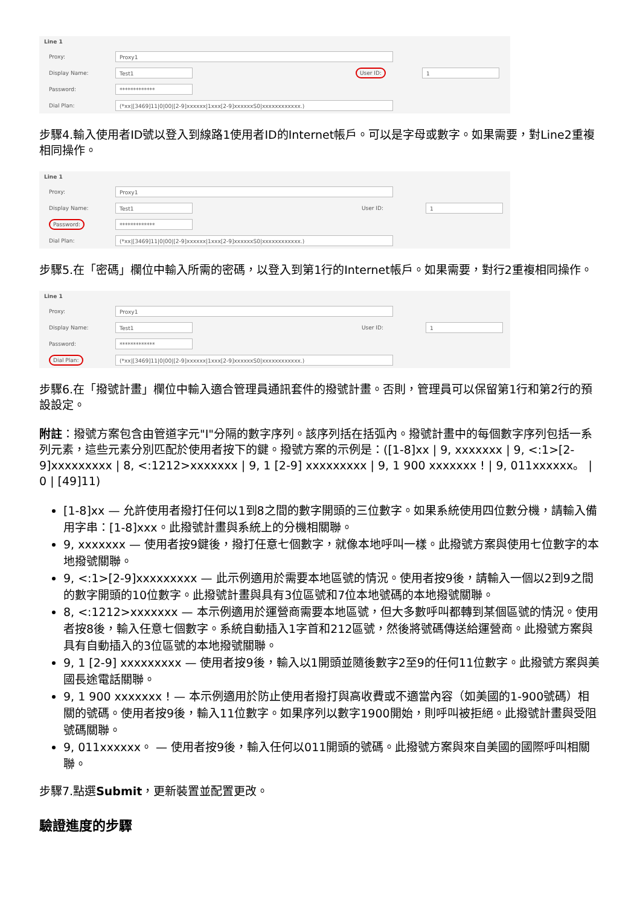Line 1
Proxy: Proxy1
Display Name: Test1 User ID: 1
Password: *************
Dial Plan: (*xx|[3469]11|0|00|[2-9]xxxxxx|1xxx[2-9]xxxxxxS0|xxxxxxxxxxxx.)
步驟4.輸入使用者ID號以登入到線路1使用者ID的Internet帳戶。可以是字母或數字。如果需要，對Line2重複相同操作。
Line 1
Proxy: Proxy1
Display Name: Test1 User ID: 1
Password: *************
Dial Plan: (*xx|[3469]11|0|00|[2-9]xxxxxx|1xxx[2-9]xxxxxxS0|xxxxxxxxxxxx.)
步驟5.在「密碼」欄位中輸入所需的密碼，以登入到第1行的Internet帳戶。如果需要，對行2重複相同操作。
Line 1
Proxy: Proxy1
Display Name: Test1 User ID: 1
Password: *************
Dial Plan: (*xx|[3469]11|0|00|[2-9]xxxxxx|1xxx[2-9]xxxxxxS0|xxxxxxxxxxxx.)
步驟6.在「撥號計畫」欄位中輸入適合管理員通訊套件的撥號計畫。否則，管理員可以保留第1行和第2行的預設設定。
附註：撥號方案包含由管道字元"I"分隔的數字序列。該序列括在括弧內。撥號計畫中的每個數字序列包括一系列元素，這些元素分別匹配於使用者按下的鍵。撥號方案的示例是：([1-8]xx | 9, xxxxxxx | 9, <:1>[2-9]xxxxxxxxx | 8, <:1212>xxxxxxx | 9, 1 [2-9] xxxxxxxxx | 9, 1 900 xxxxxxx ! | 9, 011xxxxxx。 | 0 | [49]11)
[1-8]xx — 允許使用者撥打任何以1到8之間的數字開頭的三位數字。如果系統使用四位數分機，請輸入備用字串：[1-8]xxx。此撥號計畫與系統上的分機相關聯。
9, xxxxxxx — 使用者按9鍵後，撥打任意七個數字，就像本地呼叫一樣。此撥號方案與使用七位數字的本地撥號關聯。
9, <:1>[2-9]xxxxxxxxx — 此示例適用於需要本地區號的情況。使用者按9後，請輸入一個以2到9之間的數字開頭的10位數字。此撥號計畫與具有3位區號和7位本地號碼的本地撥號關聯。
8, <:1212>xxxxxxx — 本示例適用於運營商需要本地區號，但大多數呼叫都轉到某個區號的情況。使用者按8後，輸入任意七個數字。系統自動插入1字首和212區號，然後將號碼傳送給運營商。此撥號方案與具有自動插入的3位區號的本地撥號關聯。
9, 1 [2-9] xxxxxxxxx — 使用者按9後，輸入以1開頭並隨後數字2至9的任何11位數字。此撥號方案與美國長途電話關聯。
9, 1 900 xxxxxxx ! — 本示例適用於防止使用者撥打與高收費或不適當內容（如美國的1-900號碼）相關的號碼。使用者按9後，輸入11位數字。如果序列以數字1900開始，則呼叫被拒絕。此撥號計畫與受阻號碼關聯。
9, 011xxxxxx。 — 使用者按9後，輸入任何以011開頭的號碼。此撥號方案與來自美國的國際呼叫相關聯。
步驟7.點選Submit，更新裝置並配置更改。
驗證進度的步驟